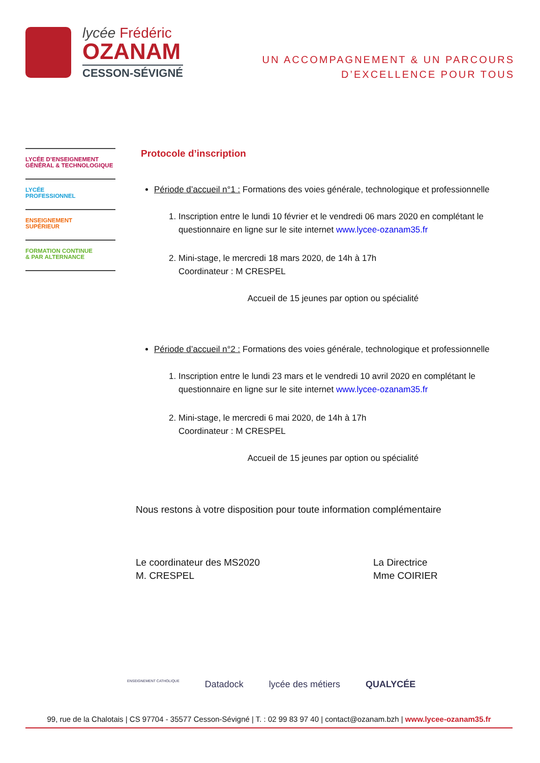lycée Frédéric
OZANAM
CESSON-SÉVIGNÉ
UN ACCOMPAGNEMENT & UN PARCOURS
D’EXCELLENCE POUR TOUS
LYCÉE D’ENSEIGNEMENT
GÉNÉRAL & TECHNOLOGIQUE
LYCÉE
PROFESSIONNEL
ENSEIGNEMENT
SUPÉRIEUR
FORMATION CONTINUE
& PAR ALTERNANCE
Protocole d’inscription
Période d’accueil n°1 : Formations des voies générale, technologique et professionnelle
1. Inscription entre le lundi 10 février et le vendredi 06 mars 2020 en complétant le questionnaire en ligne sur le site internet www.lycee-ozanam35.fr
2. Mini-stage, le mercredi 18 mars 2020, de 14h à 17h
Coordinateur : M CRESPEL
Accueil de 15 jeunes par option ou spécialité
Période d’accueil n°2 : Formations des voies générale, technologique et professionnelle
1. Inscription entre le lundi 23 mars et le vendredi 10 avril 2020 en complétant le questionnaire en ligne sur le site internet www.lycee-ozanam35.fr
2. Mini-stage, le mercredi 6 mai 2020, de 14h à 17h
Coordinateur : M CRESPEL
Accueil de 15 jeunes par option ou spécialité
Nous restons à votre disposition pour toute information complémentaire
Le coordinateur des MS2020
M. CRESPEL
La Directrice
Mme COIRIER
ENSEIGNEMENT CATHOLIQUE Datadock lycée des métiers QUALYCÉE
99, rue de la Chalotais | CS 97704 - 35577 Cesson-Sévigné | T. : 02 99 83 97 40 | contact@ozanam.bzh | www.lycee-ozanam35.fr